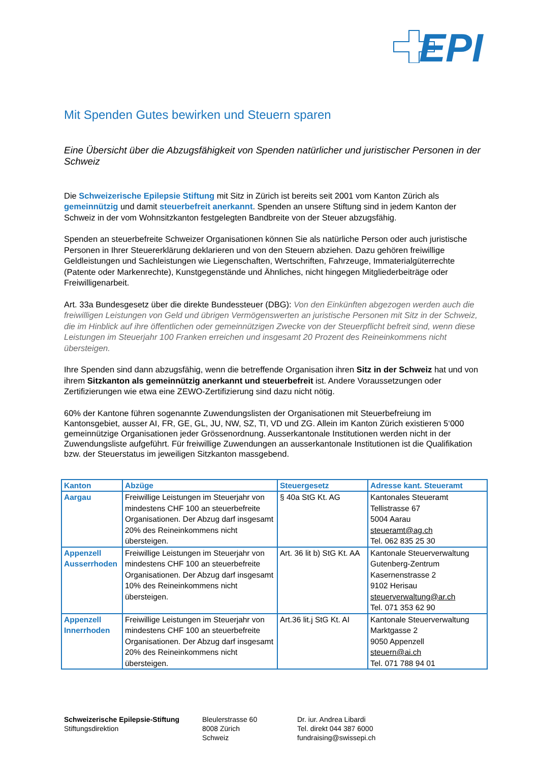EPI
Mit Spenden Gutes bewirken und Steuern sparen
Eine Übersicht über die Abzugsfähigkeit von Spenden natürlicher und juristischer Personen in der Schweiz
Die Schweizerische Epilepsie Stiftung mit Sitz in Zürich ist bereits seit 2001 vom Kanton Zürich als gemeinnützig und damit steuerbefreit anerkannt. Spenden an unsere Stiftung sind in jedem Kanton der Schweiz in der vom Wohnsitzkanton festgelegten Bandbreite von der Steuer abzugsfähig.
Spenden an steuerbefreite Schweizer Organisationen können Sie als natürliche Person oder auch juristische Personen in Ihrer Steuererklärung deklarieren und von den Steuern abziehen. Dazu gehören freiwillige Geldleistungen und Sachleistungen wie Liegenschaften, Wertschriften, Fahrzeuge, Immaterialgüterrechte (Patente oder Markenrechte), Kunstgegenstände und Ähnliches, nicht hingegen Mitgliederbeiträge oder Freiwilligenarbeit.
Art. 33a Bundesgesetz über die direkte Bundessteuer (DBG): Von den Einkünften abgezogen werden auch die freiwilligen Leistungen von Geld und übrigen Vermögenswerten an juristische Personen mit Sitz in der Schweiz, die im Hinblick auf ihre öffentlichen oder gemeinnützigen Zwecke von der Steuerpflicht befreit sind, wenn diese Leistungen im Steuerjahr 100 Franken erreichen und insgesamt 20 Prozent des Reineinkommens nicht übersteigen.
Ihre Spenden sind dann abzugsfähig, wenn die betreffende Organisation ihren Sitz in der Schweiz hat und von ihrem Sitzkanton als gemeinnützig anerkannt und steuerbefreit ist. Andere Voraussetzungen oder Zertifizierungen wie etwa eine ZEWO-Zertifizierung sind dazu nicht nötig.
60% der Kantone führen sogenannte Zuwendungslisten der Organisationen mit Steuerbefreiung im Kantonsgebiet, ausser AI, FR, GE, GL, JU, NW, SZ, TI, VD und ZG. Allein im Kanton Zürich existieren 5‘000 gemeinnützige Organisationen jeder Grössenordnung. Ausserkantonale Institutionen werden nicht in der Zuwendungsliste aufgeführt. Für freiwillige Zuwendungen an ausserkantonale Institutionen ist die Qualifikation bzw. der Steuerstatus im jeweiligen Sitzkanton massgebend.
| Kanton | Abzüge | Steuergesetz | Adresse kant. Steueramt |
| --- | --- | --- | --- |
| Aargau | Freiwillige Leistungen im Steuerjahr von mindestens CHF 100 an steuerbefreite Organisationen. Der Abzug darf insgesamt 20% des Reineinkommens nicht übersteigen. | § 40a StG Kt. AG | Kantonales Steueramt Tellistrasse 67 5004 Aarau steueramt@ag.ch Tel. 062 835 25 30 |
| Appenzell Ausserrhoden | Freiwillige Leistungen im Steuerjahr von mindestens CHF 100 an steuerbefreite Organisationen. Der Abzug darf insgesamt 10% des Reineinkommens nicht übersteigen. | Art. 36 lit b) StG Kt. AA | Kantonale Steuerverwaltung Gutenberg-Zentrum Kasernenstrasse 2 9102 Herisau steuerverwaltung@ar.ch Tel. 071 353 62 90 |
| Appenzell Innerrhoden | Freiwillige Leistungen im Steuerjahr von mindestens CHF 100 an steuerbefreite Organisationen. Der Abzug darf insgesamt 20% des Reineinkommens nicht übersteigen. | Art.36 lit.j StG Kt. AI | Kantonale Steuerverwaltung Marktgasse 2 9050 Appenzell steuern@ai.ch Tel. 071 788 94 01 |
Schweizerische Epilepsie-Stiftung
Stiftungsdirektion
Bleulerstrasse 60
8008 Zürich
Schweiz
Dr. iur. Andrea Libardi
Tel. direkt 044 387 6000
fundraising@swissepi.ch